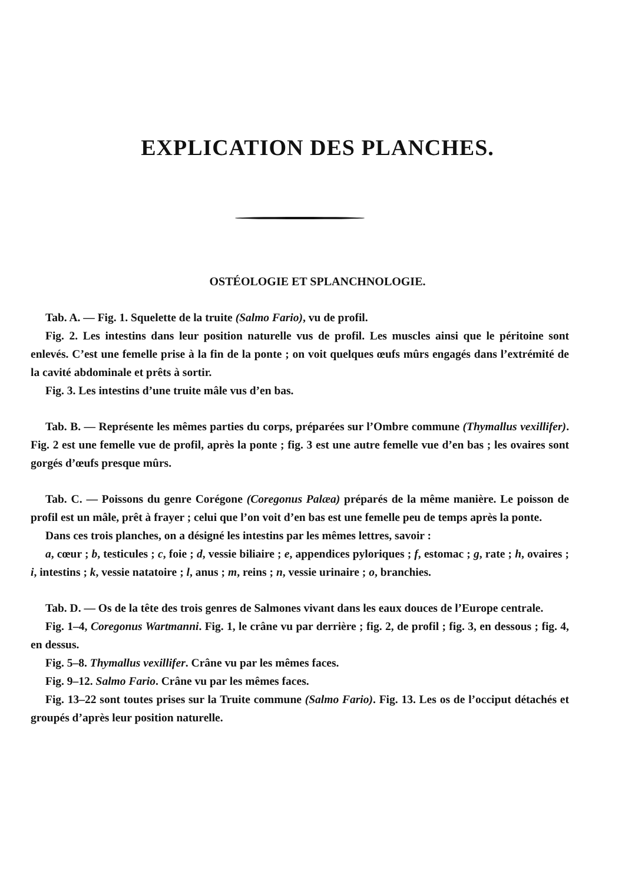EXPLICATION DES PLANCHES.
OSTÉOLOGIE ET SPLANCHNOLOGIE.
Tab. A. — Fig. 1. Squelette de la truite (Salmo Fario), vu de profil.
Fig. 2. Les intestins dans leur position naturelle vus de profil. Les muscles ainsi que le péritoine sont enlevés. C’est une femelle prise à la fin de la ponte ; on voit quelques œufs mûrs engagés dans l’extrémité de la cavité abdominale et prêts à sortir.
Fig. 3. Les intestins d’une truite mâle vus d’en bas.
Tab. B. — Représente les mêmes parties du corps, préparées sur l’Ombre commune (Thymallus vexillifer). Fig. 2 est une femelle vue de profil, après la ponte ; fig. 3 est une autre femelle vue d’en bas ; les ovaires sont gorgés d’œufs presque mûrs.
Tab. C. — Poissons du genre Corégone (Coregonus Palæa) préparés de la même manière. Le poisson de profil est un mâle, prêt à frayer ; celui que l’on voit d’en bas est une femelle peu de temps après la ponte.
Dans ces trois planches, on a désigné les intestins par les mêmes lettres, savoir :
a, cœur ; b, testicules ; c, foie ; d, vessie biliaire ; e, appendices pyloriques ; f, estomac ; g, rate ; h, ovaires ; i, intestins ; k, vessie natatoire ; l, anus ; m, reins ; n, vessie urinaire ; o, branchies.
Tab. D. — Os de la tête des trois genres de Salmones vivant dans les eaux douces de l’Europe centrale.
Fig. 1–4, Coregonus Wartmanni. Fig. 1, le crâne vu par derrière ; fig. 2, de profil ; fig. 3, en dessous ; fig. 4, en dessus.
Fig. 5–8. Thymallus vexillifer. Crâne vu par les mêmes faces.
Fig. 9–12. Salmo Fario. Crâne vu par les mêmes faces.
Fig. 13–22 sont toutes prises sur la Truite commune (Salmo Fario). Fig. 13. Les os de l’occiput détachés et groupés d’après leur position naturelle.